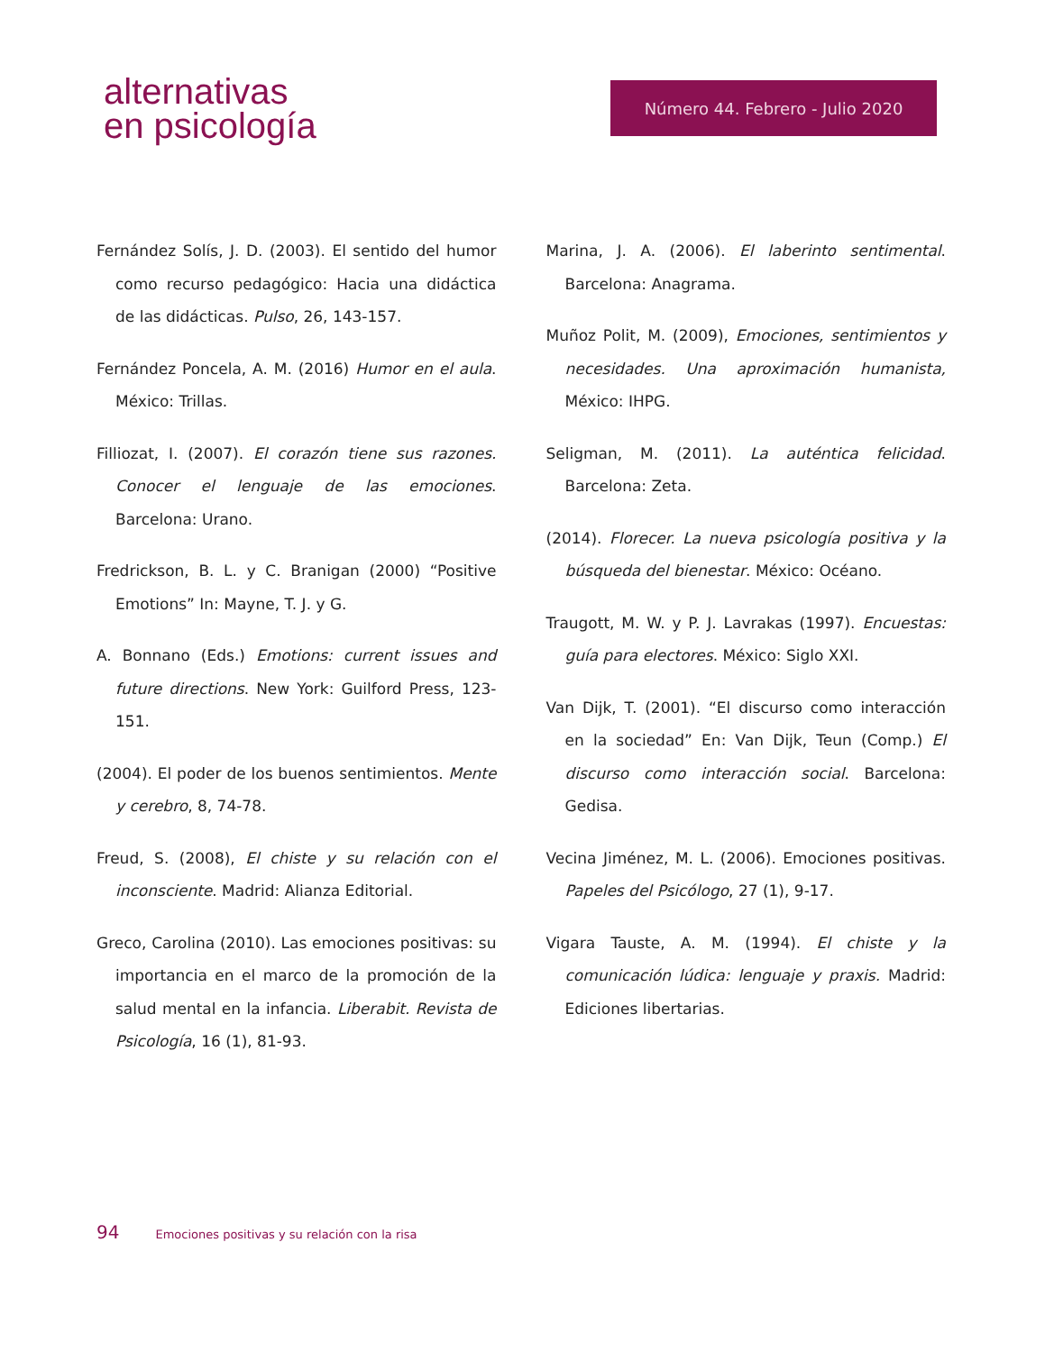alternativas
en psicología
Número 44. Febrero - Julio 2020
Fernández Solís, J. D. (2003). El sentido del humor como recurso pedagógico: Hacia una didáctica de las didácticas. Pulso, 26, 143-157.
Fernández Poncela, A. M. (2016) Humor en el aula. México: Trillas.
Filliozat, I. (2007). El corazón tiene sus razones. Conocer el lenguaje de las emociones. Barcelona: Urano.
Fredrickson, B. L. y C. Branigan (2000) “Positive Emotions” In: Mayne, T. J. y G.
A. Bonnano (Eds.) Emotions: current issues and future directions. New York: Guilford Press, 123-151.
(2004). El poder de los buenos sentimientos. Mente y cerebro, 8, 74-78.
Freud, S. (2008), El chiste y su relación con el inconsciente. Madrid: Alianza Editorial.
Greco, Carolina (2010). Las emociones positivas: su importancia en el marco de la promoción de la salud mental en la infancia. Liberabit. Revista de Psicología, 16 (1), 81-93.
Marina, J. A. (2006). El laberinto sentimental. Barcelona: Anagrama.
Muñoz Polit, M. (2009), Emociones, sentimientos y necesidades. Una aproximación humanista, México: IHPG.
Seligman, M. (2011). La auténtica felicidad. Barcelona: Zeta.
(2014). Florecer. La nueva psicología positiva y la búsqueda del bienestar. México: Océano.
Traugott, M. W. y P. J. Lavrakas (1997). Encuestas: guía para electores. México: Siglo XXI.
Van Dijk, T. (2001). “El discurso como interacción en la sociedad” En: Van Dijk, Teun (Comp.) El discurso como interacción social. Barcelona: Gedisa.
Vecina Jiménez, M. L. (2006). Emociones positivas. Papeles del Psicólogo, 27 (1), 9-17.
Vigara Tauste, A. M. (1994). El chiste y la comunicación lúdica: lenguaje y praxis. Madrid: Ediciones libertarias.
94 Emociones positivas y su relación con la risa